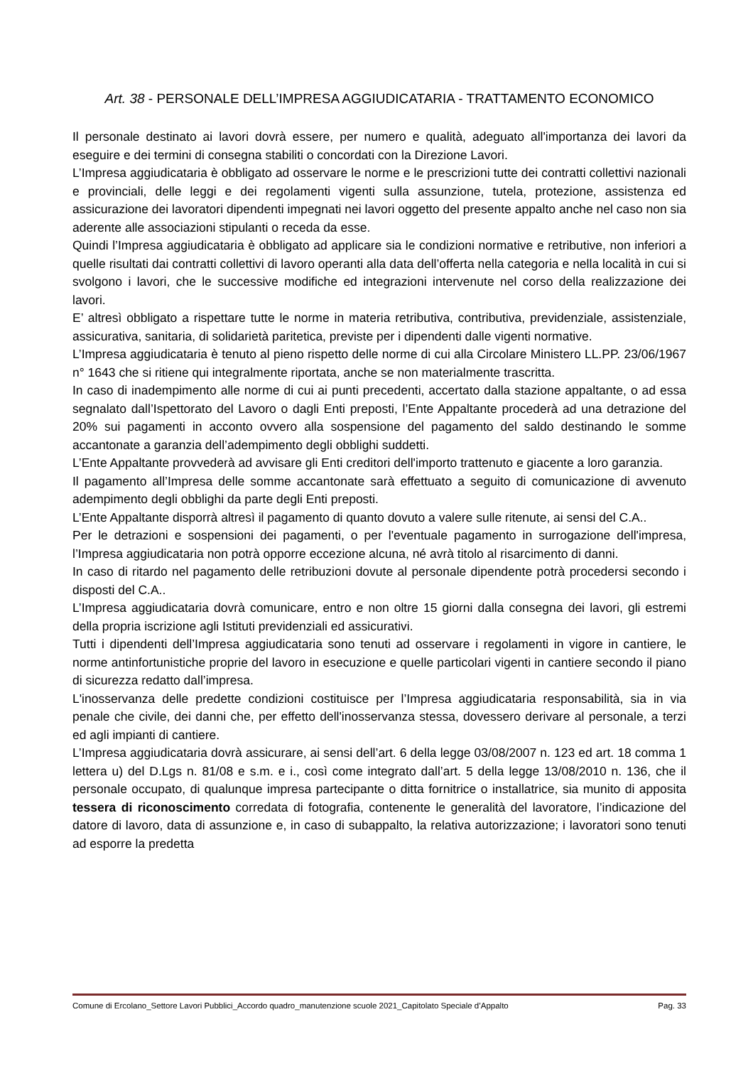Art. 38 - PERSONALE DELL’IMPRESA AGGIUDICATARIA - TRATTAMENTO ECONOMICO
Il personale destinato ai lavori dovrà essere, per numero e qualità, adeguato all'importanza dei lavori da eseguire e dei termini di consegna stabiliti o concordati con la Direzione Lavori.
L’Impresa aggiudicataria è obbligato ad osservare le norme e le prescrizioni tutte dei contratti collettivi nazionali e provinciali, delle leggi e dei regolamenti vigenti sulla assunzione, tutela, protezione, assistenza ed assicurazione dei lavoratori dipendenti impegnati nei lavori oggetto del presente appalto anche nel caso non sia aderente alle associazioni stipulanti o receda da esse.
Quindi l’Impresa aggiudicataria è obbligato ad applicare sia le condizioni normative e retributive, non inferiori a quelle risultati dai contratti collettivi di lavoro operanti alla data dell’offerta nella categoria e nella località in cui si svolgono i lavori, che le successive modifiche ed integrazioni intervenute nel corso della realizzazione dei lavori.
E’ altresì obbligato a rispettare tutte le norme in materia retributiva, contributiva, previdenziale, assistenziale, assicurativa, sanitaria, di solidarietà paritetica, previste per i dipendenti dalle vigenti normative.
L’Impresa aggiudicataria è tenuto al pieno rispetto delle norme di cui alla Circolare Ministero LL.PP. 23/06/1967 n° 1643 che si ritiene qui integralmente riportata, anche se non materialmente trascritta.
In caso di inadempimento alle norme di cui ai punti precedenti, accertato dalla stazione appaltante, o ad essa segnalato dall’Ispettorato del Lavoro o dagli Enti preposti, l’Ente Appaltante procederà ad una detrazione del 20% sui pagamenti in acconto ovvero alla sospensione del pagamento del saldo destinando le somme accantonate a garanzia dell’adempimento degli obblighi suddetti.
L’Ente Appaltante provvederà ad avvisare gli Enti creditori dell'importo trattenuto e giacente a loro garanzia.
Il pagamento all’Impresa delle somme accantonate sarà effettuato a seguito di comunicazione di avvenuto adempimento degli obblighi da parte degli Enti preposti.
L’Ente Appaltante disporrà altresì il pagamento di quanto dovuto a valere sulle ritenute, ai sensi del C.A..
Per le detrazioni e sospensioni dei pagamenti, o per l'eventuale pagamento in surrogazione dell'impresa, l’Impresa aggiudicataria non potrà opporre eccezione alcuna, né avrà titolo al risarcimento di danni.
In caso di ritardo nel pagamento delle retribuzioni dovute al personale dipendente potrà procedersi secondo i disposti del C.A..
L’Impresa aggiudicataria dovrà comunicare, entro e non oltre 15 giorni dalla consegna dei lavori, gli estremi della propria iscrizione agli Istituti previdenziali ed assicurativi.
Tutti i dipendenti dell’Impresa aggiudicataria sono tenuti ad osservare i regolamenti in vigore in cantiere, le norme antinfortunistiche proprie del lavoro in esecuzione e quelle particolari vigenti in cantiere secondo il piano di sicurezza redatto dall’impresa.
L'inosservanza delle predette condizioni costituisce per l’Impresa aggiudicataria responsabilità, sia in via penale che civile, dei danni che, per effetto dell'inosservanza stessa, dovessero derivare al personale, a terzi ed agli impianti di cantiere.
L’Impresa aggiudicataria dovrà assicurare, ai sensi dell’art. 6 della legge 03/08/2007 n. 123 ed art. 18 comma 1 lettera u) del D.Lgs n. 81/08 e s.m. e i., così come integrato dall’art. 5 della legge 13/08/2010 n. 136, che il personale occupato, di qualunque impresa partecipante o ditta fornitrice o installatrice, sia munito di apposita tessera di riconoscimento corredata di fotografia, contenente le generalità del lavoratore, l’indicazione del datore di lavoro, data di assunzione e, in caso di subappalto, la relativa autorizzazione; i lavoratori sono tenuti ad esporre la predetta
Comune di Ercolano_Settore Lavori Pubblici_Accordo quadro_manutenzione scuole 2021_Capitolato Speciale d’Appalto Pag. 33